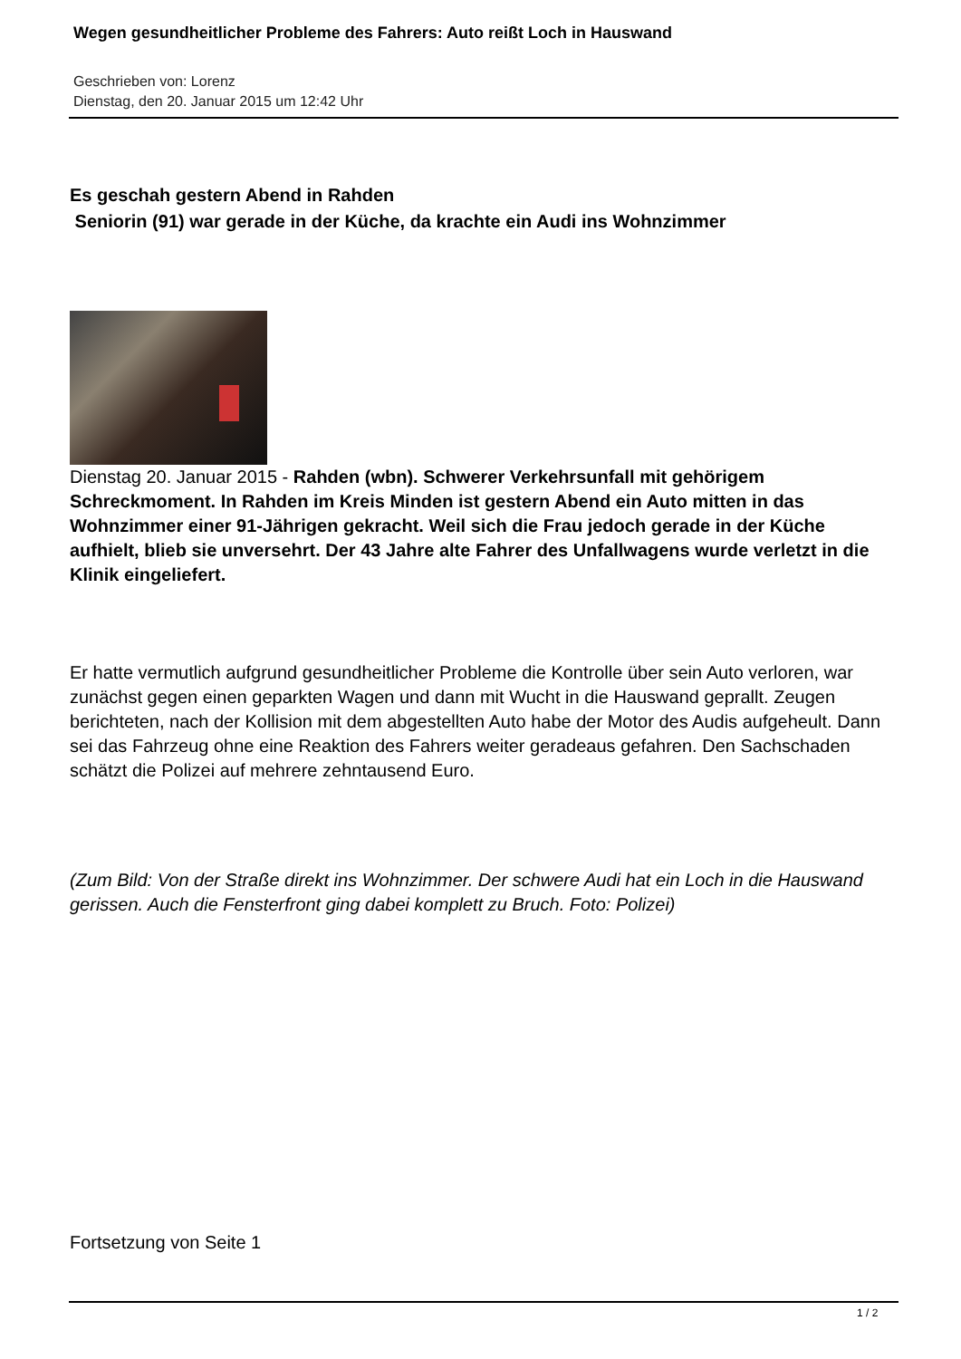Wegen gesundheitlicher Probleme des Fahrers: Auto reißt Loch in Hauswand
Geschrieben von: Lorenz
Dienstag, den 20. Januar 2015 um 12:42 Uhr
Es geschah gestern Abend in Rahden
Seniorin (91) war gerade in der Küche, da krachte ein Audi ins Wohnzimmer
Dienstag 20. Januar 2015 - Rahden (wbn). Schwerer Verkehrsunfall mit gehörigem Schreckmoment. In Rahden im Kreis Minden ist gestern Abend ein Auto mitten in das Wohnzimmer einer 91-Jährigen gekracht. Weil sich die Frau jedoch gerade in der Küche aufhielt, blieb sie unversehrt. Der 43 Jahre alte Fahrer des Unfallwagens wurde verletzt in die Klinik eingeliefert.
Er hatte vermutlich aufgrund gesundheitlicher Probleme die Kontrolle über sein Auto verloren, war zunächst gegen einen geparkten Wagen und dann mit Wucht in die Hauswand geprallt. Zeugen berichteten, nach der Kollision mit dem abgestellten Auto habe der Motor des Audis aufgeheult. Dann sei das Fahrzeug ohne eine Reaktion des Fahrers weiter geradeaus gefahren. Den Sachschaden schätzt die Polizei auf mehrere zehntausend Euro.
(Zum Bild: Von der Straße direkt ins Wohnzimmer. Der schwere Audi hat ein Loch in die Hauswand gerissen. Auch die Fensterfront ging dabei komplett zu Bruch. Foto: Polizei)
Fortsetzung von Seite 1
1 / 2